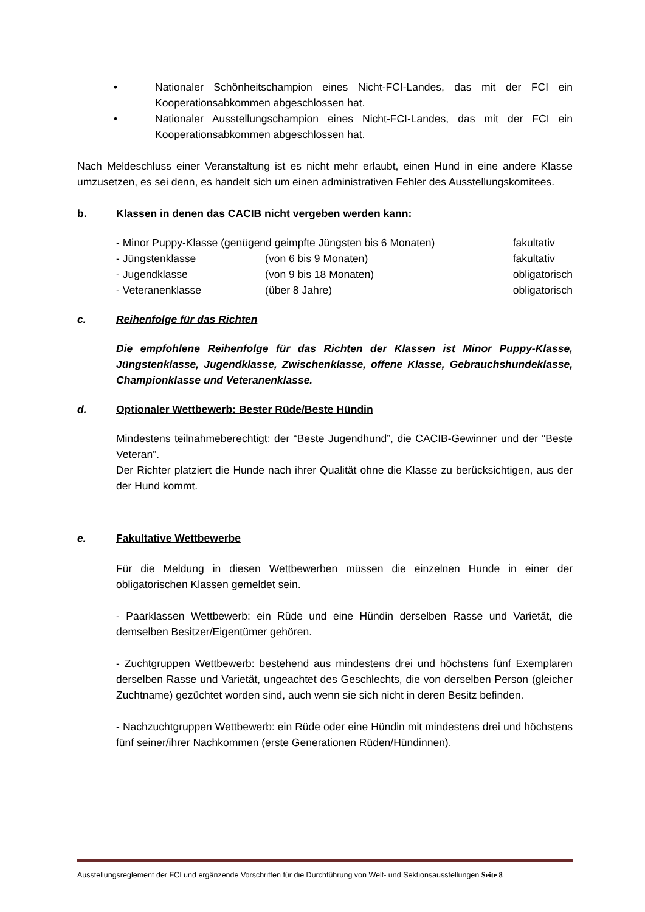• Nationaler Schönheitschampion eines Nicht-FCI-Landes, das mit der FCI ein Kooperationsabkommen abgeschlossen hat.
• Nationaler Ausstellungschampion eines Nicht-FCI-Landes, das mit der FCI ein Kooperationsabkommen abgeschlossen hat.
Nach Meldeschluss einer Veranstaltung ist es nicht mehr erlaubt, einen Hund in eine andere Klasse umzusetzen, es sei denn, es handelt sich um einen administrativen Fehler des Ausstellungskomitees.
b. Klassen in denen das CACIB nicht vergeben werden kann:
| - Minor Puppy-Klasse (genügend geimpfte Jüngsten bis 6 Monaten) | | fakultativ |
| - Jüngstenklasse | (von 6 bis 9 Monaten) | fakultativ |
| - Jugendklasse | (von 9 bis 18 Monaten) | obligatorisch |
| - Veteranenklasse | (über 8 Jahre) | obligatorisch |
c. Reihenfolge für das Richten
Die empfohlene Reihenfolge für das Richten der Klassen ist Minor Puppy-Klasse, Jüngstenklasse, Jugendklasse, Zwischenklasse, offene Klasse, Gebrauchshundeklasse, Championklasse und Veteranenklasse.
d. Optionaler Wettbewerb: Bester Rüde/Beste Hündin
Mindestens teilnahmeberechtigt: der “Beste Jugendhund”, die CACIB-Gewinner und der “Beste Veteran”.
Der Richter platziert die Hunde nach ihrer Qualität ohne die Klasse zu berücksichtigen, aus der der Hund kommt.
e. Fakultative Wettbewerbe
Für die Meldung in diesen Wettbewerben müssen die einzelnen Hunde in einer der obligatorischen Klassen gemeldet sein.
- Paarklassen Wettbewerb: ein Rüde und eine Hündin derselben Rasse und Varietät, die demselben Besitzer/Eigentümer gehören.
- Zuchtgruppen Wettbewerb: bestehend aus mindestens drei und höchstens fünf Exemplaren derselben Rasse und Varietät, ungeachtet des Geschlechts, die von derselben Person (gleicher Zuchtname) gezüchtet worden sind, auch wenn sie sich nicht in deren Besitz befinden.
- Nachzuchtgruppen Wettbewerb: ein Rüde oder eine Hündin mit mindestens drei und höchstens fünf seiner/ihrer Nachkommen (erste Generationen Rüden/Hündinnen).
Ausstellungsreglement der FCI und ergänzende Vorschriften für die Durchführung von Welt- und Sektionsausstellungen Seite 8